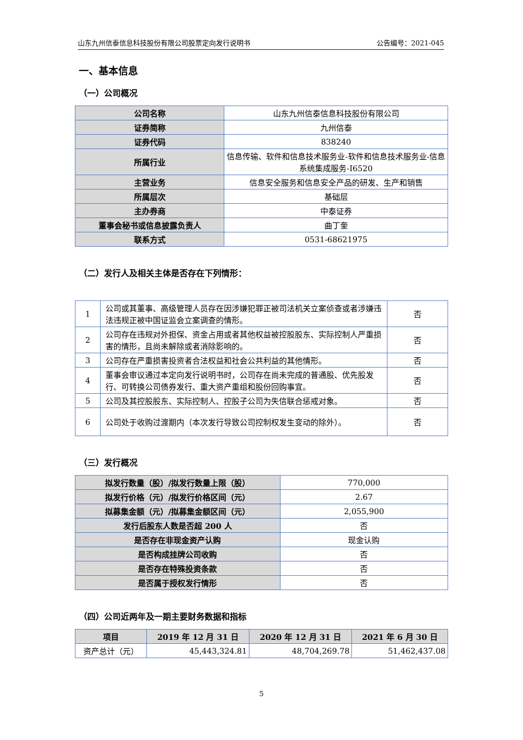山东九州信泰信息科技股份有限公司股票定向发行说明书 公告编号：2021-045
一、基本信息
（一）公司概况
| 公司名称 | 山东九州信泰信息科技股份有限公司 |
| 证券简称 | 九州信泰 |
| 证券代码 | 838240 |
| 所属行业 | 信息传输、软件和信息技术服务业-软件和信息技术服务业-信息系统集成服务-I6520 |
| 主营业务 | 信息安全服务和信息安全产品的研发、生产和销售 |
| 所属层次 | 基础层 |
| 主办券商 | 中泰证券 |
| 董事会秘书或信息披露负责人 | 曲丁奎 |
| 联系方式 | 0531-68621975 |
（二）发行人及相关主体是否存在下列情形：
| 1 | 公司或其董事、高级管理人员存在因涉嫌犯罪正被司法机关立案侦查或者涉嫌违法违规正被中国证监会立案调查的情形。 | 否 |
| 2 | 公司存在违规对外担保、资金占用或者其他权益被控股股东、实际控制人严重损害的情形，且尚未解除或者消除影响的。 | 否 |
| 3 | 公司存在严重损害投资者合法权益和社会公共利益的其他情形。 | 否 |
| 4 | 董事会审议通过本定向发行说明书时，公司存在尚未完成的普通股、优先股发行、可转换公司债券发行、重大资产重组和股份回购事宜。 | 否 |
| 5 | 公司及其控股股东、实际控制人、控股子公司为失信联合惩戒对象。 | 否 |
| 6 | 公司处于收购过渡期内（本次发行导致公司控制权发生变动的除外）。 | 否 |
（三）发行概况
| 拟发行数量（股）/拟发行数量上限（股） | 770,000 |
| 拟发行价格（元）/拟发行价格区间（元） | 2.67 |
| 拟募集金额（元）/拟募集金额区间（元） | 2,055,900 |
| 发行后股东人数是否超 200 人 | 否 |
| 是否存在非现金资产认购 | 现金认购 |
| 是否构成挂牌公司收购 | 否 |
| 是否存在特殊投资条款 | 否 |
| 是否属于授权发行情形 | 否 |
（四）公司近两年及一期主要财务数据和指标
| 项目 | 2019 年 12 月 31 日 | 2020 年 12 月 31 日 | 2021 年 6 月 30 日 |
| --- | --- | --- | --- |
| 资产总计（元） | 45,443,324.81 | 48,704,269.78 | 51,462,437.08 |
5